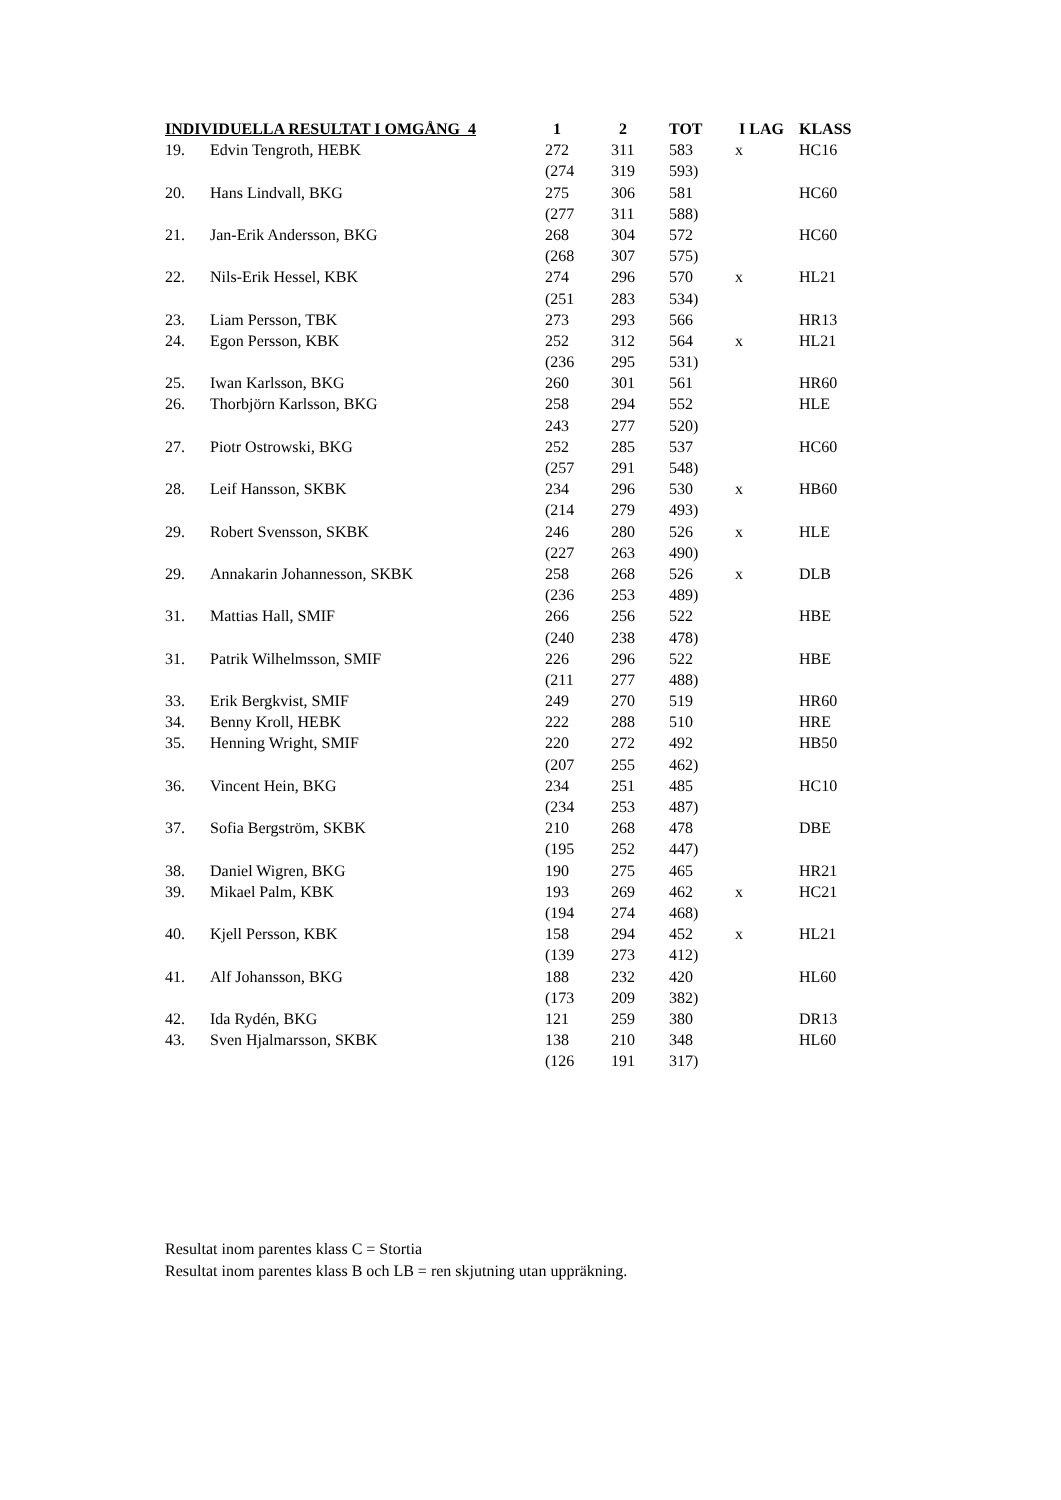| INDIVIDUELLA RESULTAT I OMGÅNG 4 | | 1 | 2 | TOT | I LAG | KLASS |
| --- | --- | --- | --- | --- | --- | --- |
| 19. | Edvin Tengroth, HEBK | 272 | 311 | 583 | x | HC16 |
| | | (274 | 319 | 593) | | |
| 20. | Hans Lindvall, BKG | 275 | 306 | 581 | | HC60 |
| | | (277 | 311 | 588) | | |
| 21. | Jan-Erik Andersson, BKG | 268 | 304 | 572 | | HC60 |
| | | (268 | 307 | 575) | | |
| 22. | Nils-Erik Hessel, KBK | 274 | 296 | 570 | x | HL21 |
| | | (251 | 283 | 534) | | |
| 23. | Liam Persson, TBK | 273 | 293 | 566 | | HR13 |
| 24. | Egon Persson, KBK | 252 | 312 | 564 | x | HL21 |
| | | (236 | 295 | 531) | | |
| 25. | Iwan Karlsson, BKG | 260 | 301 | 561 | | HR60 |
| 26. | Thorbjörn Karlsson, BKG | 258 | 294 | 552 | | HLE |
| | | 243 | 277 | 520) | | |
| 27. | Piotr Ostrowski, BKG | 252 | 285 | 537 | | HC60 |
| | | (257 | 291 | 548) | | |
| 28. | Leif Hansson, SKBK | 234 | 296 | 530 | x | HB60 |
| | | (214 | 279 | 493) | | |
| 29. | Robert Svensson, SKBK | 246 | 280 | 526 | x | HLE |
| | | (227 | 263 | 490) | | |
| 29. | Annakarin Johannesson, SKBK | 258 | 268 | 526 | x | DLB |
| | | (236 | 253 | 489) | | |
| 31. | Mattias Hall, SMIF | 266 | 256 | 522 | | HBE |
| | | (240 | 238 | 478) | | |
| 31. | Patrik Wilhelmsson, SMIF | 226 | 296 | 522 | | HBE |
| | | (211 | 277 | 488) | | |
| 33. | Erik Bergkvist, SMIF | 249 | 270 | 519 | | HR60 |
| 34. | Benny Kroll, HEBK | 222 | 288 | 510 | | HRE |
| 35. | Henning Wright, SMIF | 220 | 272 | 492 | | HB50 |
| | | (207 | 255 | 462) | | |
| 36. | Vincent Hein, BKG | 234 | 251 | 485 | | HC10 |
| | | (234 | 253 | 487) | | |
| 37. | Sofia Bergström, SKBK | 210 | 268 | 478 | | DBE |
| | | (195 | 252 | 447) | | |
| 38. | Daniel Wigren, BKG | 190 | 275 | 465 | | HR21 |
| 39. | Mikael Palm, KBK | 193 | 269 | 462 | x | HC21 |
| | | (194 | 274 | 468) | | |
| 40. | Kjell Persson, KBK | 158 | 294 | 452 | x | HL21 |
| | | (139 | 273 | 412) | | |
| 41. | Alf Johansson, BKG | 188 | 232 | 420 | | HL60 |
| | | (173 | 209 | 382) | | |
| 42. | Ida Rydén, BKG | 121 | 259 | 380 | | DR13 |
| 43. | Sven Hjalmarsson, SKBK | 138 | 210 | 348 | | HL60 |
| | | (126 | 191 | 317) | | |
Resultat inom parentes klass C = Stortia
Resultat inom parentes klass B och LB = ren skjutning utan uppräkning.